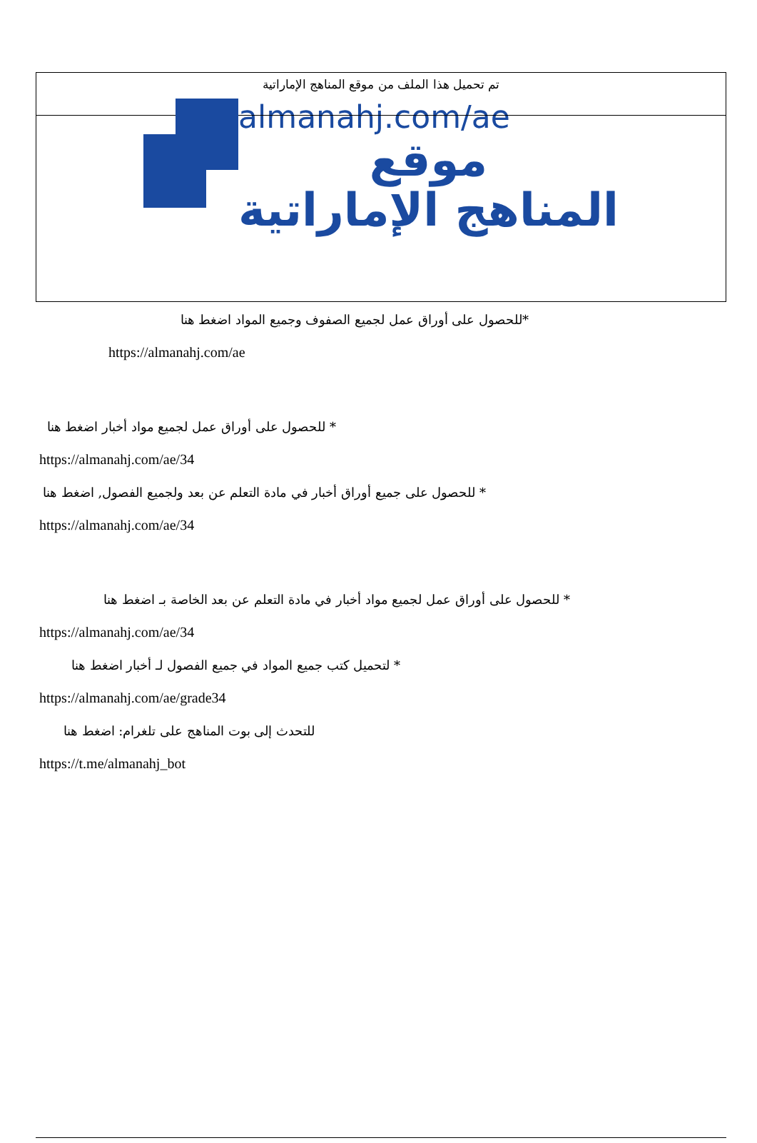تم تحميل هذا الملف من موقع المناهج الإماراتية
almanahj.com/ae
موقع
المناهج الإماراتية
*للحصول على أوراق عمل لجميع الصفوف وجميع المواد اضغط هنا
https://almanahj.com/ae
* للحصول على أوراق عمل لجميع مواد أخبار اضغط هنا
https://almanahj.com/ae/34
* للحصول على جميع أوراق أخبار في مادة التعلم عن بعد ولجميع الفصول, اضغط هنا
https://almanahj.com/ae/34
* للحصول على أوراق عمل لجميع مواد أخبار في مادة التعلم عن بعد الخاصة بـ اضغط هنا
https://almanahj.com/ae/34
* لتحميل كتب جميع المواد في جميع الفصول لـ أخبار اضغط هنا
https://almanahj.com/ae/grade34
للتحدث إلى بوت المناهج على تلغرام: اضغط هنا
https://t.me/almanahj_bot